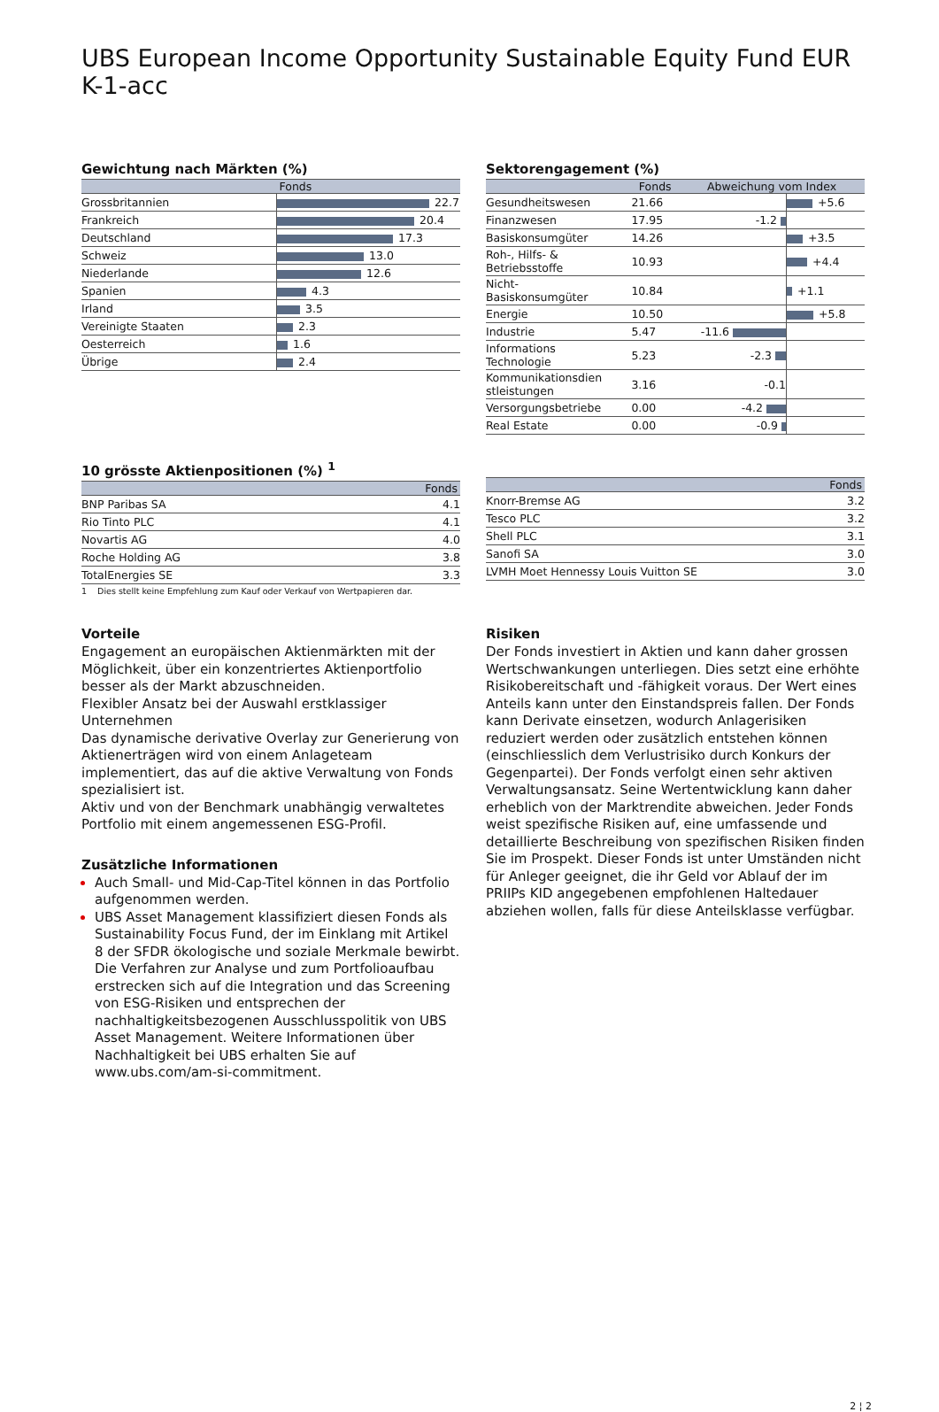UBS European Income Opportunity Sustainable Equity Fund EUR K-1-acc
Gewichtung nach Märkten (%)
| | Fonds |
| --- | --- |
| Grossbritannien | 22.7 |
| Frankreich | 20.4 |
| Deutschland | 17.3 |
| Schweiz | 13.0 |
| Niederlande | 12.6 |
| Spanien | 4.3 |
| Irland | 3.5 |
| Vereinigte Staaten | 2.3 |
| Oesterreich | 1.6 |
| Übrige | 2.4 |
Sektorengagement (%)
| | Fonds | Abweichung vom Index | |
| --- | --- | --- | --- |
| Gesundheitswesen | 21.66 | | +5.6 |
| Finanzwesen | 17.95 | -1.2 | |
| Basiskonsumgüter | 14.26 | | +3.5 |
| Roh-, Hilfs- & Betriebsstoffe | 10.93 | | +4.4 |
| Nicht- Basiskonsumgüter | 10.84 | | +1.1 |
| Energie | 10.50 | | +5.8 |
| Industrie | 5.47 | -11.6 | |
| Informations Technologie | 5.23 | -2.3 | |
| Kommunikationsdien stleistungen | 3.16 | -0.1 | |
| Versorgungsbetriebe | 0.00 | -4.2 | |
| Real Estate | 0.00 | -0.9 | |
10 grösste Aktienpositionen (%) <sup>1</sup>
| | Fonds |
| --- | --- |
| BNP Paribas SA | 4.1 |
| Rio Tinto PLC | 4.1 |
| Novartis AG | 4.0 |
| Roche Holding AG | 3.8 |
| TotalEnergies SE | 3.3 |
1 Dies stellt keine Empfehlung zum Kauf oder Verkauf von Wertpapieren dar.
| | Fonds |
| --- | --- |
| Knorr-Bremse AG | 3.2 |
| Tesco PLC | 3.2 |
| Shell PLC | 3.1 |
| Sanofi SA | 3.0 |
| LVMH Moet Hennessy Louis Vuitton SE | 3.0 |
Vorteile
Engagement an europäischen Aktienmärkten mit der Möglichkeit, über ein konzentriertes Aktienportfolio besser als der Markt abzuschneiden.
Flexibler Ansatz bei der Auswahl erstklassiger Unternehmen
Das dynamische derivative Overlay zur Generierung von Aktienerträgen wird von einem Anlageteam implementiert, das auf die aktive Verwaltung von Fonds spezialisiert ist.
Aktiv und von der Benchmark unabhängig verwaltetes Portfolio mit einem angemessenen ESG-Profil.
Zusätzliche Informationen
Auch Small- und Mid-Cap-Titel können in das Portfolio aufgenommen werden.
UBS Asset Management klassifiziert diesen Fonds als Sustainability Focus Fund, der im Einklang mit Artikel 8 der SFDR ökologische und soziale Merkmale bewirbt. Die Verfahren zur Analyse und zum Portfolioaufbau erstrecken sich auf die Integration und das Screening von ESG-Risiken und entsprechen der nachhaltigkeitsbezogenen Ausschlusspolitik von UBS Asset Management. Weitere Informationen über Nachhaltigkeit bei UBS erhalten Sie auf www.ubs.com/am-si-commitment.
Risiken
Der Fonds investiert in Aktien und kann daher grossen Wertschwankungen unterliegen. Dies setzt eine erhöhte Risikobereitschaft und -fähigkeit voraus. Der Wert eines Anteils kann unter den Einstandspreis fallen. Der Fonds kann Derivate einsetzen, wodurch Anlagerisiken reduziert werden oder zusätzlich entstehen können (einschliesslich dem Verlustrisiko durch Konkurs der Gegenpartei). Der Fonds verfolgt einen sehr aktiven Verwaltungsansatz. Seine Wertentwicklung kann daher erheblich von der Marktrendite abweichen. Jeder Fonds weist spezifische Risiken auf, eine umfassende und detaillierte Beschreibung von spezifischen Risiken finden Sie im Prospekt. Dieser Fonds ist unter Umständen nicht für Anleger geeignet, die ihr Geld vor Ablauf der im PRIIPs KID angegebenen empfohlenen Haltedauer abziehen wollen, falls für diese Anteilsklasse verfügbar.
2 ¦ 2